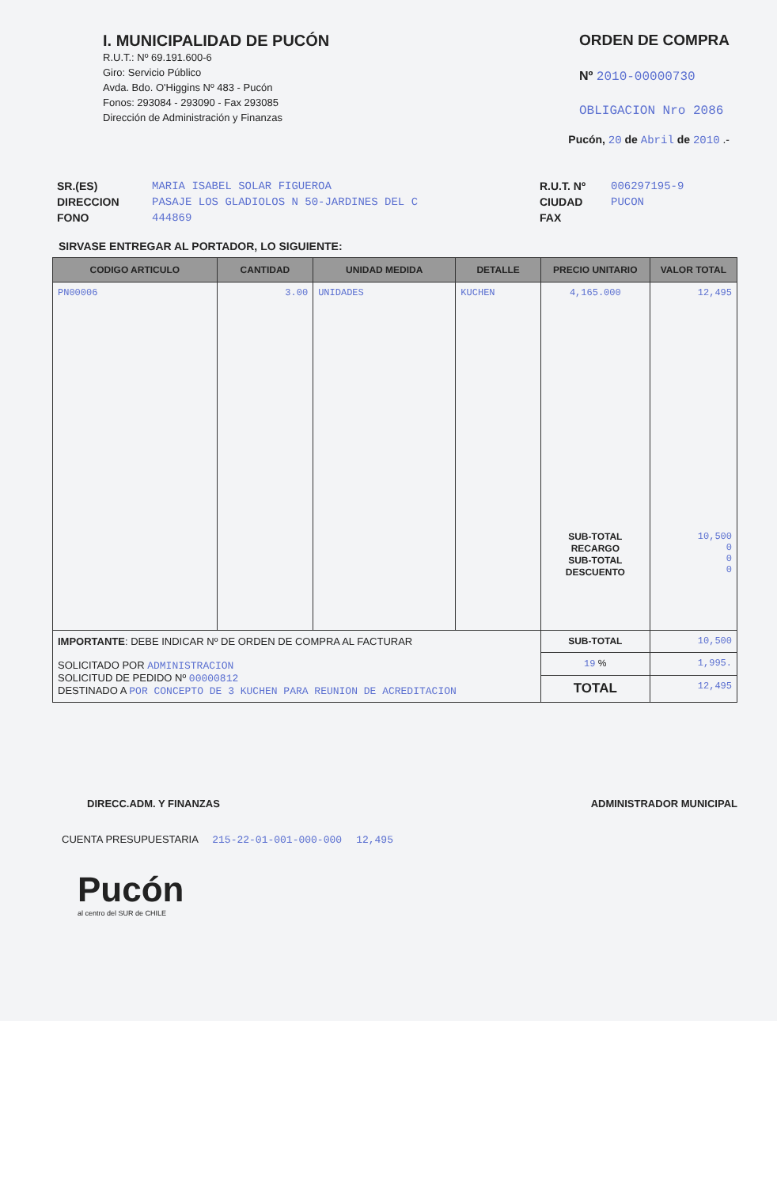I. MUNICIPALIDAD DE PUCÓN
R.U.T.: Nº 69.191.600-6
Giro: Servicio Público
Avda. Bdo. O'Higgins Nº 483 - Pucón
Fonos: 293084 - 293090 - Fax 293085
Dirección de Administración y Finanzas
ORDEN DE COMPRA
Nº 2010-00000730
OBLIGACION Nro 2086
Pucón, 20 de Abril de 2010 .-
SR.(ES)
DIRECCION
FONO
MARIA ISABEL SOLAR FIGUEROA
PASAJE LOS GLADIOLOS N 50-JARDINES DEL C
444869
R.U.T. Nº
CIUDAD
FAX
006297195-9
PUCON
SIRVASE ENTREGAR AL PORTADOR, LO SIGUIENTE:
| CODIGO ARTICULO | CANTIDAD | UNIDAD MEDIDA | DETALLE | PRECIO UNITARIO | VALOR TOTAL |
| --- | --- | --- | --- | --- | --- |
| PN00006 | 3.00 | UNIDADES | KUCHEN | 4,165.000 SUB-TOTAL RECARGO SUB-TOTAL DESCUENTO | 12,495 10,500 0 0 0 |
| IMPORTANTE : DEBE INDICAR Nº DE ORDEN DE COMPRA AL FACTURAR SOLICITADO POR ADMINISTRACION SOLICITUD DE PEDIDO Nº 00000812 DESTINADO A POR CONCEPTO DE 3 KUCHEN PARA REUNION DE ACREDITACION | | | | SUB-TOTAL | 10,500 |
| | | | | 19 % | 1,995. |
| | | | | TOTAL | 12,495 |
DIRECC.ADM. Y FINANZAS ADMINISTRADOR MUNICIPAL
CUENTA PRESUPUESTARIA 215-22-01-001-000-000 12,495
Pucón
al centro del SUR de CHILE